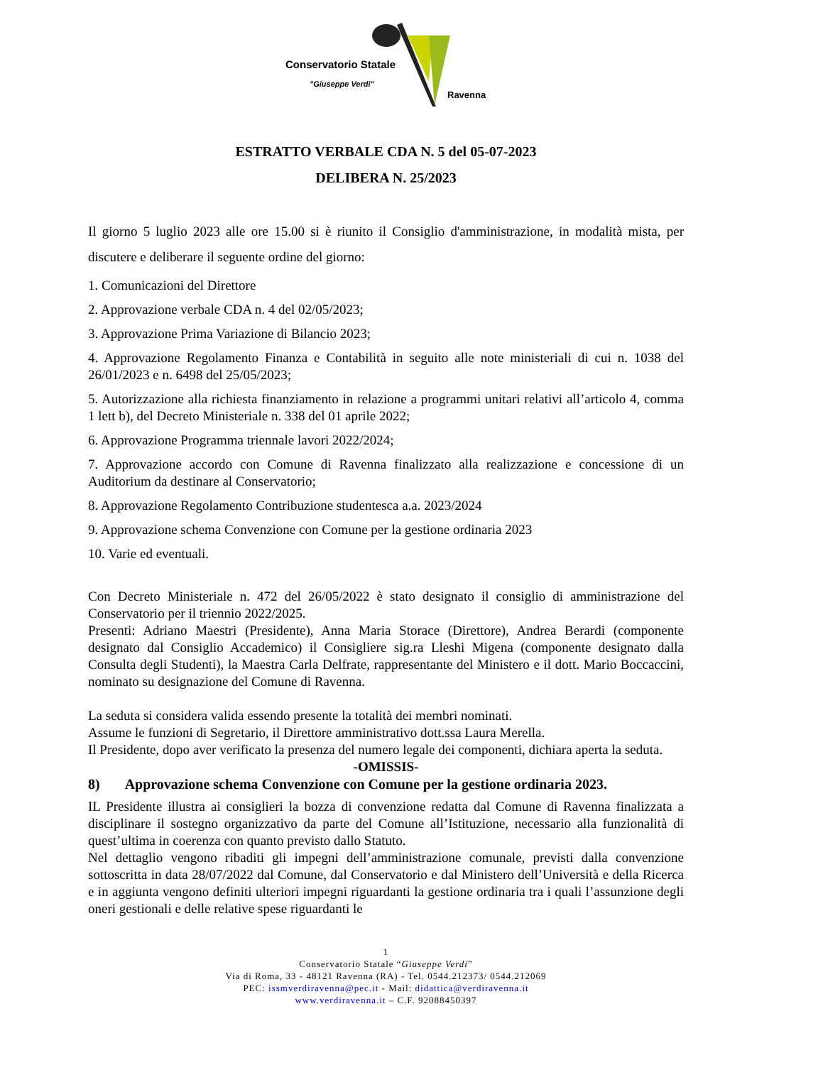Conservatorio Statale
"Giuseppe Verdi"
Ravenna
ESTRATTO VERBALE CDA N. 5 del 05-07-2023
DELIBERA N. 25/2023
Il giorno 5 luglio 2023 alle ore 15.00 si è riunito il Consiglio d'amministrazione, in modalità mista, per discutere e deliberare il seguente ordine del giorno:
1. Comunicazioni del Direttore
2. Approvazione verbale CDA n. 4 del 02/05/2023;
3. Approvazione Prima Variazione di Bilancio 2023;
4. Approvazione Regolamento Finanza e Contabilità in seguito alle note ministeriali di cui n. 1038 del 26/01/2023 e n. 6498 del 25/05/2023;
5. Autorizzazione alla richiesta finanziamento in relazione a programmi unitari relativi all’articolo 4, comma 1 lett b), del Decreto Ministeriale n. 338 del 01 aprile 2022;
6. Approvazione Programma triennale lavori 2022/2024;
7. Approvazione accordo con Comune di Ravenna finalizzato alla realizzazione e concessione di un Auditorium da destinare al Conservatorio;
8. Approvazione Regolamento Contribuzione studentesca a.a. 2023/2024
9. Approvazione schema Convenzione con Comune per la gestione ordinaria 2023
10. Varie ed eventuali.
Con Decreto Ministeriale n. 472 del 26/05/2022 è stato designato il consiglio di amministrazione del Conservatorio per il triennio 2022/2025.
Presenti: Adriano Maestri (Presidente), Anna Maria Storace (Direttore), Andrea Berardi (componente designato dal Consiglio Accademico) il Consigliere sig.ra Lleshi Migena (componente designato dalla Consulta degli Studenti), la Maestra Carla Delfrate, rappresentante del Ministero e il dott. Mario Boccaccini, nominato su designazione del Comune di Ravenna.
La seduta si considera valida essendo presente la totalità dei membri nominati.
Assume le funzioni di Segretario, il Direttore amministrativo dott.ssa Laura Merella.
Il Presidente, dopo aver verificato la presenza del numero legale dei componenti, dichiara aperta la seduta.
-OMISSIS-
8) Approvazione schema Convenzione con Comune per la gestione ordinaria 2023.
IL Presidente illustra ai consiglieri la bozza di convenzione redatta dal Comune di Ravenna finalizzata a disciplinare il sostegno organizzativo da parte del Comune all’Istituzione, necessario alla funzionalità di quest’ultima in coerenza con quanto previsto dallo Statuto.
Nel dettaglio vengono ribaditi gli impegni dell’amministrazione comunale, previsti dalla convenzione sottoscritta in data 28/07/2022 dal Comune, dal Conservatorio e dal Ministero dell’Università e della Ricerca e in aggiunta vengono definiti ulteriori impegni riguardanti la gestione ordinaria tra i quali l’assunzione degli oneri gestionali e delle relative spese riguardanti le
1
Conservatorio Statale “Giuseppe Verdi”
Via di Roma, 33 - 48121 Ravenna (RA) - Tel. 0544.212373/ 0544.212069
PEC: issmverdiravenna@pec.it - Mail: didattica@verdiravenna.it
www.verdiravenna.it – C.F. 92088450397